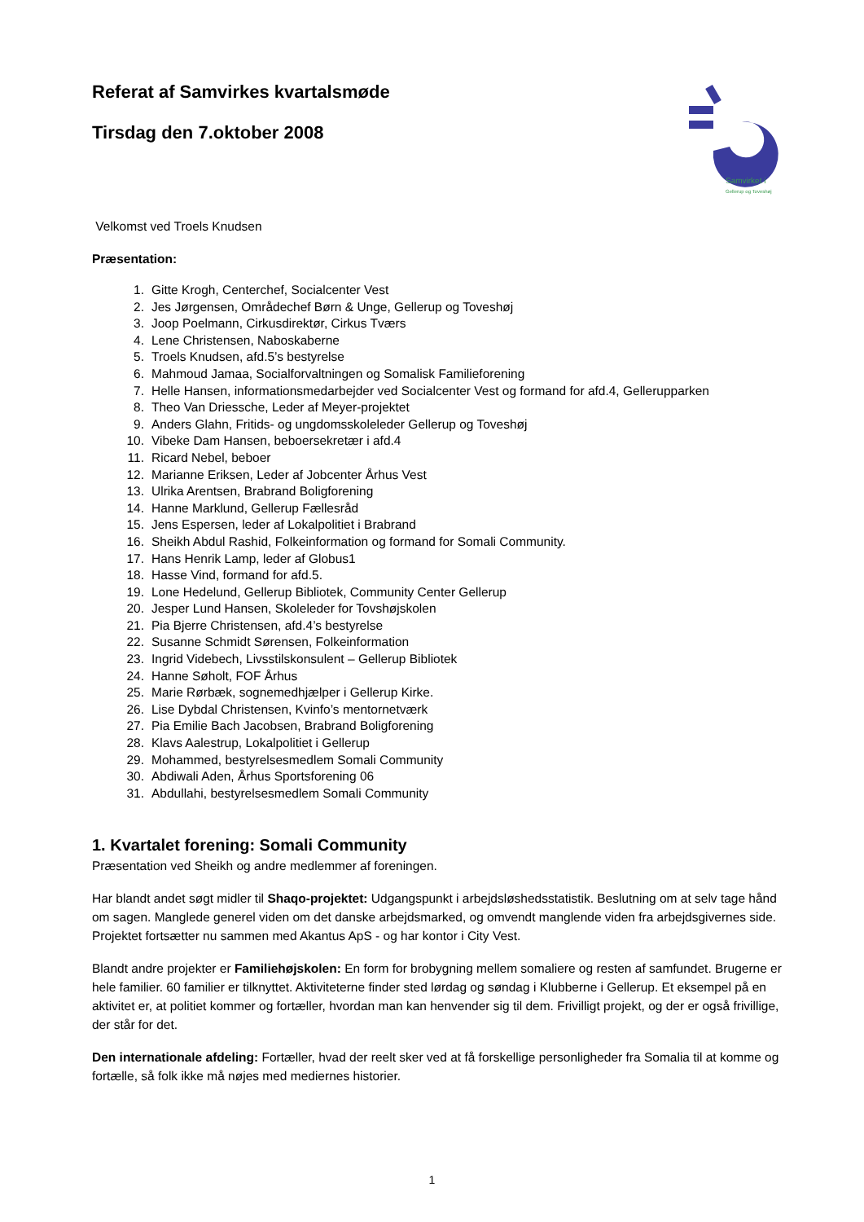Samvirket i
Gellerup og Toveshøj
Referat af Samvirkes kvartalsmøde
Tirsdag den 7.oktober 2008
Velkomst ved Troels Knudsen
Præsentation:
1. Gitte Krogh, Centerchef, Socialcenter Vest
2. Jes Jørgensen, Områdechef Børn & Unge, Gellerup og Toveshøj
3. Joop Poelmann, Cirkusdirektør, Cirkus Tværs
4. Lene Christensen, Naboskaberne
5. Troels Knudsen, afd.5’s bestyrelse
6. Mahmoud Jamaa, Socialforvaltningen og Somalisk Familieforening
7. Helle Hansen, informationsmedarbejder ved Socialcenter Vest og formand for afd.4, Gellerupparken
8. Theo Van Driessche, Leder af Meyer-projektet
9. Anders Glahn, Fritids- og ungdomsskoleleder Gellerup og Toveshøj
10. Vibeke Dam Hansen, beboersekretær i afd.4
11. Ricard Nebel, beboer
12. Marianne Eriksen, Leder af Jobcenter Århus Vest
13. Ulrika Arentsen, Brabrand Boligforening
14. Hanne Marklund, Gellerup Fællesråd
15. Jens Espersen, leder af Lokalpolitiet i Brabrand
16. Sheikh Abdul Rashid, Folkeinformation og formand for Somali Community.
17. Hans Henrik Lamp, leder af Globus1
18. Hasse Vind, formand for afd.5.
19. Lone Hedelund, Gellerup Bibliotek, Community Center Gellerup
20. Jesper Lund Hansen, Skoleleder for Tovshøjskolen
21. Pia Bjerre Christensen, afd.4’s bestyrelse
22. Susanne Schmidt Sørensen, Folkeinformation
23. Ingrid Videbech, Livsstilskonsulent – Gellerup Bibliotek
24. Hanne Søholt, FOF Århus
25. Marie Rørbæk, sognemedhjælper i Gellerup Kirke.
26. Lise Dybdal Christensen, Kvinfo’s mentornetværk
27. Pia Emilie Bach Jacobsen, Brabrand Boligforening
28. Klavs Aalestrup, Lokalpolitiet i Gellerup
29. Mohammed, bestyrelsesmedlem Somali Community
30. Abdiwali Aden, Århus Sportsforening 06
31. Abdullahi, bestyrelsesmedlem Somali Community
1. Kvartalet forening: Somali Community
Præsentation ved Sheikh og andre medlemmer af foreningen.
Har blandt andet søgt midler til Shaqo-projektet: Udgangspunkt i arbejdsløshedsstatistik. Beslutning om at selv tage hånd om sagen. Manglede generel viden om det danske arbejdsmarked, og omvendt manglende viden fra arbejdsgivernes side. Projektet fortsætter nu sammen med Akantus ApS - og har kontor i City Vest.
Blandt andre projekter er Familiehøjskolen: En form for brobygning mellem somaliere og resten af samfundet. Brugerne er hele familier. 60 familier er tilknyttet. Aktiviteterne finder sted lørdag og søndag i Klubberne i Gellerup. Et eksempel på en aktivitet er, at politiet kommer og fortæller, hvordan man kan henvender sig til dem. Frivilligt projekt, og der er også frivillige, der står for det.
Den internationale afdeling: Fortæller, hvad der reelt sker ved at få forskellige personligheder fra Somalia til at komme og fortælle, så folk ikke må nøjes med mediernes historier.
1